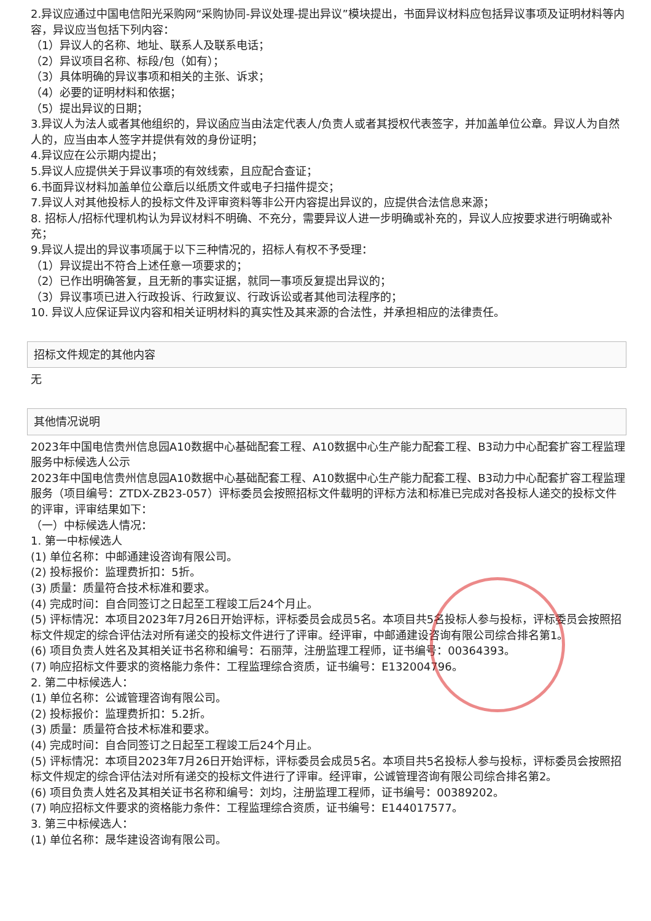2.异议应通过中国电信阳光采购网“采购协同-异议处理-提出异议”模块提出，书面异议材料应包括异议事项及证明材料等内容，异议应当包括下列内容：
（1）异议人的名称、地址、联系人及联系电话；
（2）异议项目名称、标段/包（如有）；
（3）具体明确的异议事项和相关的主张、诉求；
（4）必要的证明材料和依据；
（5）提出异议的日期；
3.异议人为法人或者其他组织的，异议函应当由法定代表人/负责人或者其授权代表签字，并加盖单位公章。异议人为自然人的，应当由本人签字并提供有效的身份证明；
4.异议应在公示期内提出；
5.异议人应提供关于异议事项的有效线索，且应配合查证；
6.书面异议材料加盖单位公章后以纸质文件或电子扫描件提交；
7.异议人对其他投标人的投标文件及评审资料等非公开内容提出异议的，应提供合法信息来源；
8. 招标人/招标代理机构认为异议材料不明确、不充分，需要异议人进一步明确或补充的，异议人应按要求进行明确或补充；
9.异议人提出的异议事项属于以下三种情况的，招标人有权不予受理：
（1）异议提出不符合上述任意一项要求的；
（2）已作出明确答复，且无新的事实证据，就同一事项反复提出异议的；
（3）异议事项已进入行政投诉、行政复议、行政诉讼或者其他司法程序的；
10. 异议人应保证异议内容和相关证明材料的真实性及其来源的合法性，并承担相应的法律责任。
招标文件规定的其他内容
无
其他情况说明
2023年中国电信贵州信息园A10数据中心基础配套工程、A10数据中心生产能力配套工程、B3动力中心配套扩容工程监理服务中标候选人公示
2023年中国电信贵州信息园A10数据中心基础配套工程、A10数据中心生产能力配套工程、B3动力中心配套扩容工程监理服务（项目编号：ZTDX-ZB23-057）评标委员会按照招标文件载明的评标方法和标准已完成对各投标人递交的投标文件的评审，评审结果如下：
（一）中标候选人情况：
1. 第一中标候选人
(1) 单位名称：中邮通建设咨询有限公司。
(2) 投标报价：监理费折扣：5折。
(3) 质量：质量符合技术标准和要求。
(4) 完成时间：自合同签订之日起至工程竣工后24个月止。
(5) 评标情况：本项目2023年7月26日开始评标，评标委员会成员5名。本项目共5名投标人参与投标，评标委员会按照招标文件规定的综合评估法对所有递交的投标文件进行了评审。经评审，中邮通建设咨询有限公司综合排名第1。
(6) 项目负责人姓名及其相关证书名称和编号：石丽萍，注册监理工程师，证书编号：00364393。
(7) 响应招标文件要求的资格能力条件：工程监理综合资质，证书编号：E132004796。
2. 第二中标候选人：
(1) 单位名称：公诚管理咨询有限公司。
(2) 投标报价：监理费折扣：5.2折。
(3) 质量：质量符合技术标准和要求。
(4) 完成时间：自合同签订之日起至工程竣工后24个月止。
(5) 评标情况：本项目2023年7月26日开始评标，评标委员会成员5名。本项目共5名投标人参与投标，评标委员会按照招标文件规定的综合评估法对所有递交的投标文件进行了评审。经评审，公诚管理咨询有限公司综合排名第2。
(6) 项目负责人姓名及其相关证书名称和编号：刘均，注册监理工程师，证书编号：00389202。
(7) 响应招标文件要求的资格能力条件：工程监理综合资质，证书编号：E144017577。
3. 第三中标候选人：
(1) 单位名称：晟华建设咨询有限公司。